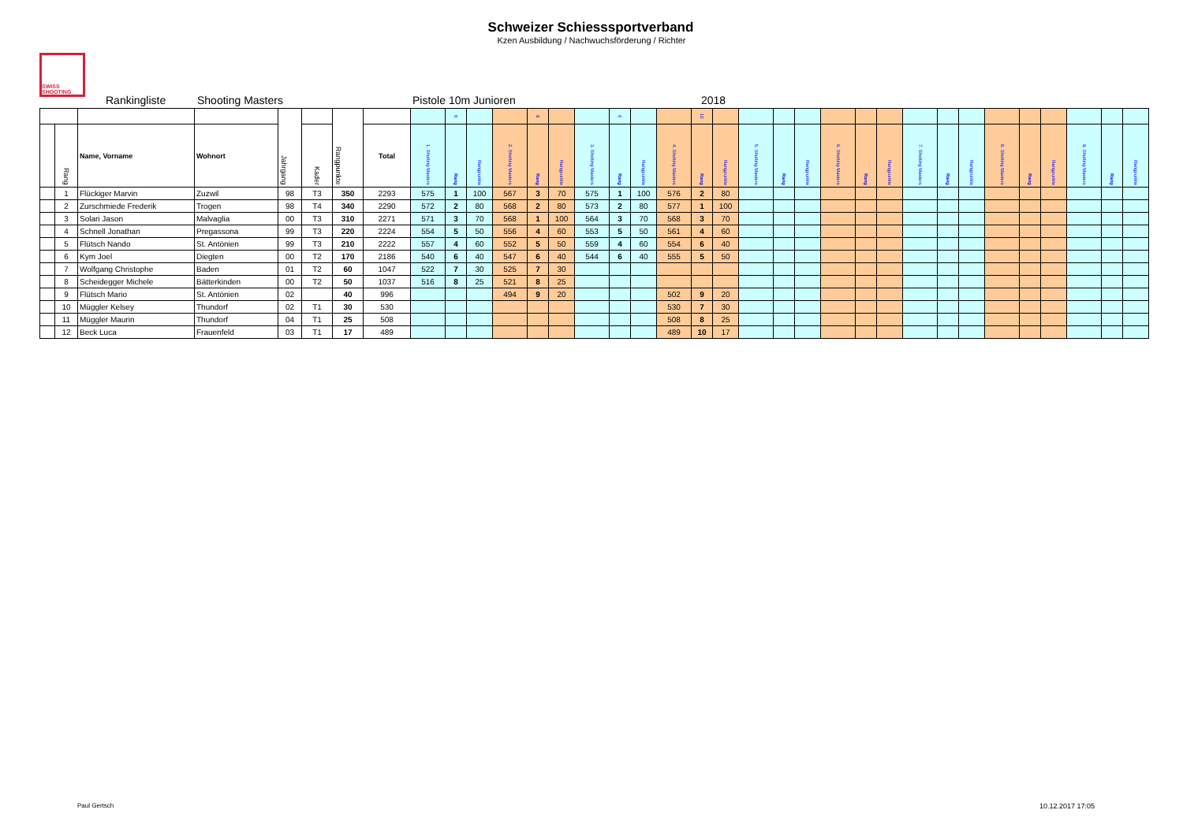Schweizer Schiesssportverband
Kzen Ausbildung / Nachwuchsförderung / Richter
SWISS SHOOTING
Rankingliste Shooting Masters Pistole 10m Junioren 2018
| | | | | Jahrgang | | Rangpunkte | | | 8 | | | 9 | | | 6 | | | 10 | | | | | | | | | | | | | | | | |
| | Rang | Name, Vorname | Wohnort | | Kader | | Total | 1. Shotting Masters | Rang | Rangpunkte | 2. Shotting Masters | Rang | Rangpunkte | 3. Shotting Masters | Rang | Rangpunkte | 4. Shotting Masters | Rang | Rangpunkte | 5. Shotting Masters | Rang | Rangpunkte | 6. Shotting Masters | Rang | Rangpunkte | 7. Shotting Masters | Rang | Rangpunkte | 8. Shotting Masters | Rang | Rangpunkte | 9. Shotting Masters | Rang | Rangpunkte |
| | 1 | Flückiger Marvin | Zuzwil | 98 | T3 | 350 | 2293 | 575 | 1 | 100 | 567 | 3 | 70 | 575 | 1 | 100 | 576 | 2 | 80 | | | | | | | | | | | | | | | |
| | 2 | Zurschmiede Frederik | Trogen | 98 | T4 | 340 | 2290 | 572 | 2 | 80 | 568 | 2 | 80 | 573 | 2 | 80 | 577 | 1 | 100 | | | | | | | | | | | | | | | |
| | 3 | Solari Jason | Malvaglia | 00 | T3 | 310 | 2271 | 571 | 3 | 70 | 568 | 1 | 100 | 564 | 3 | 70 | 568 | 3 | 70 | | | | | | | | | | | | | | | |
| | 4 | Schnell Jonathan | Pregassona | 99 | T3 | 220 | 2224 | 554 | 5 | 50 | 556 | 4 | 60 | 553 | 5 | 50 | 561 | 4 | 60 | | | | | | | | | | | | | | | |
| | 5 | Flütsch Nando | St. Antönien | 99 | T3 | 210 | 2222 | 557 | 4 | 60 | 552 | 5 | 50 | 559 | 4 | 60 | 554 | 6 | 40 | | | | | | | | | | | | | | | |
| | 6 | Kym Joel | Diegten | 00 | T2 | 170 | 2186 | 540 | 6 | 40 | 547 | 6 | 40 | 544 | 6 | 40 | 555 | 5 | 50 | | | | | | | | | | | | | | | |
| | 7 | Wolfgang Christophe | Baden | 01 | T2 | 60 | 1047 | 522 | 7 | 30 | 525 | 7 | 30 | | | | | | | | | | | | | | | | | | | | | |
| | 8 | Scheidegger Michele | Bätterkinden | 00 | T2 | 50 | 1037 | 516 | 8 | 25 | 521 | 8 | 25 | | | | | | | | | | | | | | | | | | | | | |
| | 9 | Flütsch Mario | St. Antönien | 02 | | 40 | 996 | | | | 494 | 9 | 20 | | | | 502 | 9 | 20 | | | | | | | | | | | | | | | |
| | 10 | Müggler Kelsey | Thundorf | 02 | T1 | 30 | 530 | | | | | | | | | | 530 | 7 | 30 | | | | | | | | | | | | | | | |
| | 11 | Müggler Maurin | Thundorf | 04 | T1 | 25 | 508 | | | | | | | | | | 508 | 8 | 25 | | | | | | | | | | | | | | | |
| | 12 | Beck Luca | Frauenfeld | 03 | T1 | 17 | 489 | | | | | | | | | | 489 | 10 | 17 | | | | | | | | | | | | | | | |
Paul Gertsch 10.12.2017 17:05